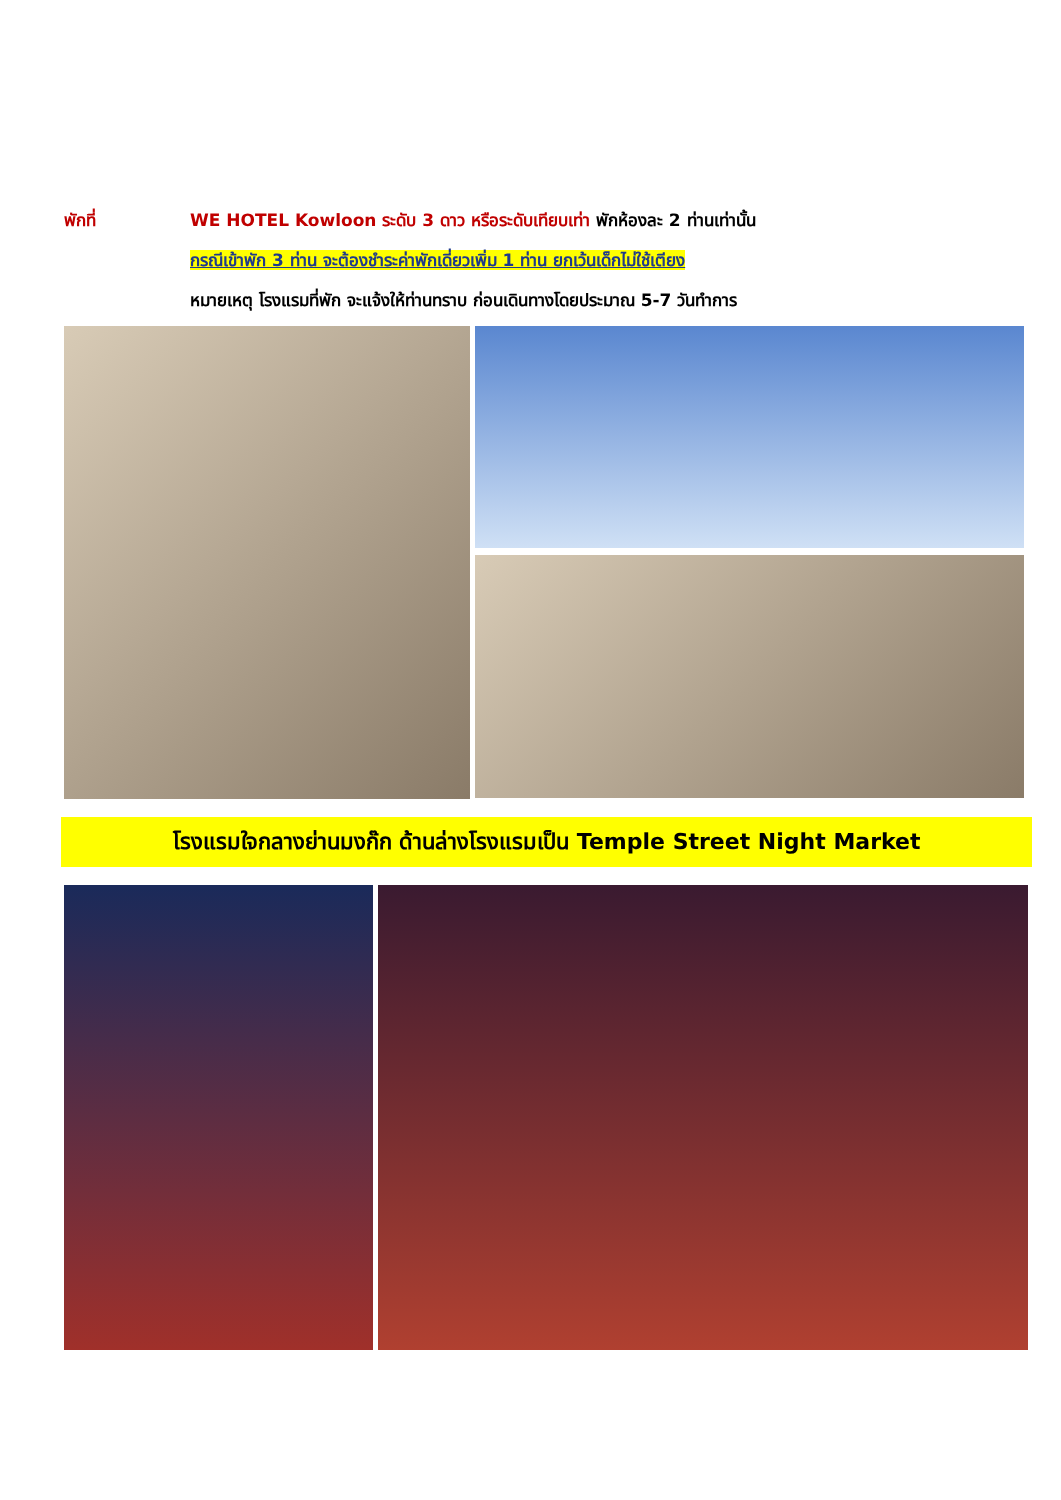พักที่ WE HOTEL Kowloon ระดับ 3 ดาว หรือระดับเทียบเท่า พักห้องละ 2 ท่านเท่านั้น
กรณีเข้าพัก 3 ท่าน จะต้องชำระค่าพักเดี่ยวเพิ่ม 1 ท่าน ยกเว้นเด็กไม่ใช้เตียง
หมายเหตุ โรงแรมที่พัก จะแจ้งให้ท่านทราบ ก่อนเดินทางโดยประมาณ 5-7 วันทำการ
โรงแรมใจกลางย่านมงก๊ก ด้านล่างโรงแรมเป็น Temple Street Night Market